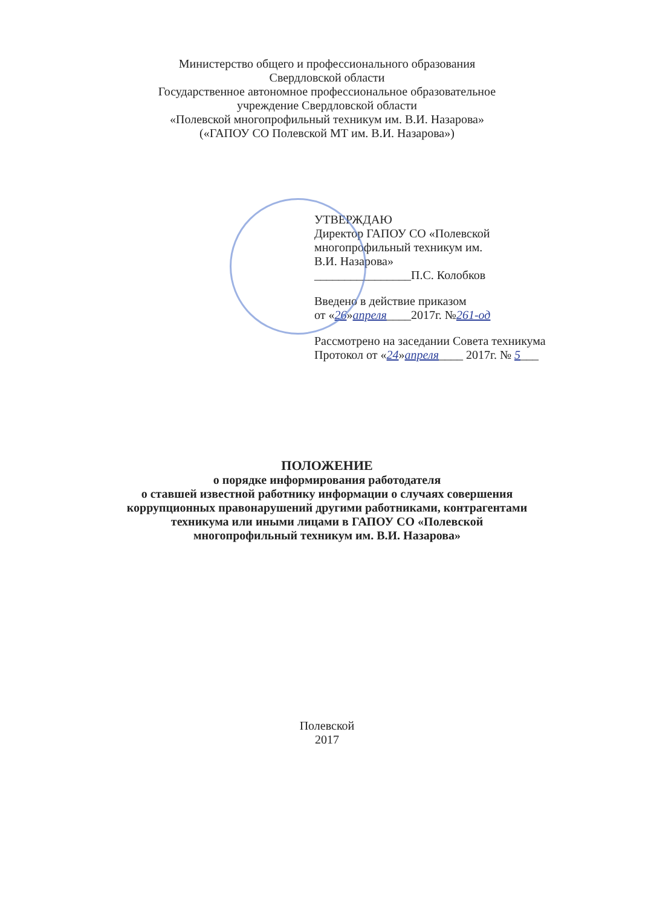Министерство общего и профессионального образования
Свердловской области
Государственное автономное профессиональное образовательное
учреждение Свердловской области
«Полевской многопрофильный техникум им. В.И. Назарова»
(«ГАПОУ СО Полевской МТ им. В.И. Назарова»)
УТВЕРЖДАЮ
Директор ГАПОУ СО «Полевской многопрофильный техникум им.
В.И. Назарова»
________________П.С. Колобков
Введено в действие приказом
от «26»апреля____2017г. №261-од
Рассмотрено на заседании Совета техникума
Протокол от «24»апреля____ 2017г. № 5___
ПОЛОЖЕНИЕ
о порядке информирования работодателя
о ставшей известной работнику информации о случаях совершения
коррупционных правонарушений другими работниками, контрагентами
техникума или иными лицами в ГАПОУ СО «Полевской
многопрофильный техникум им. В.И. Назарова»
Полевской
2017